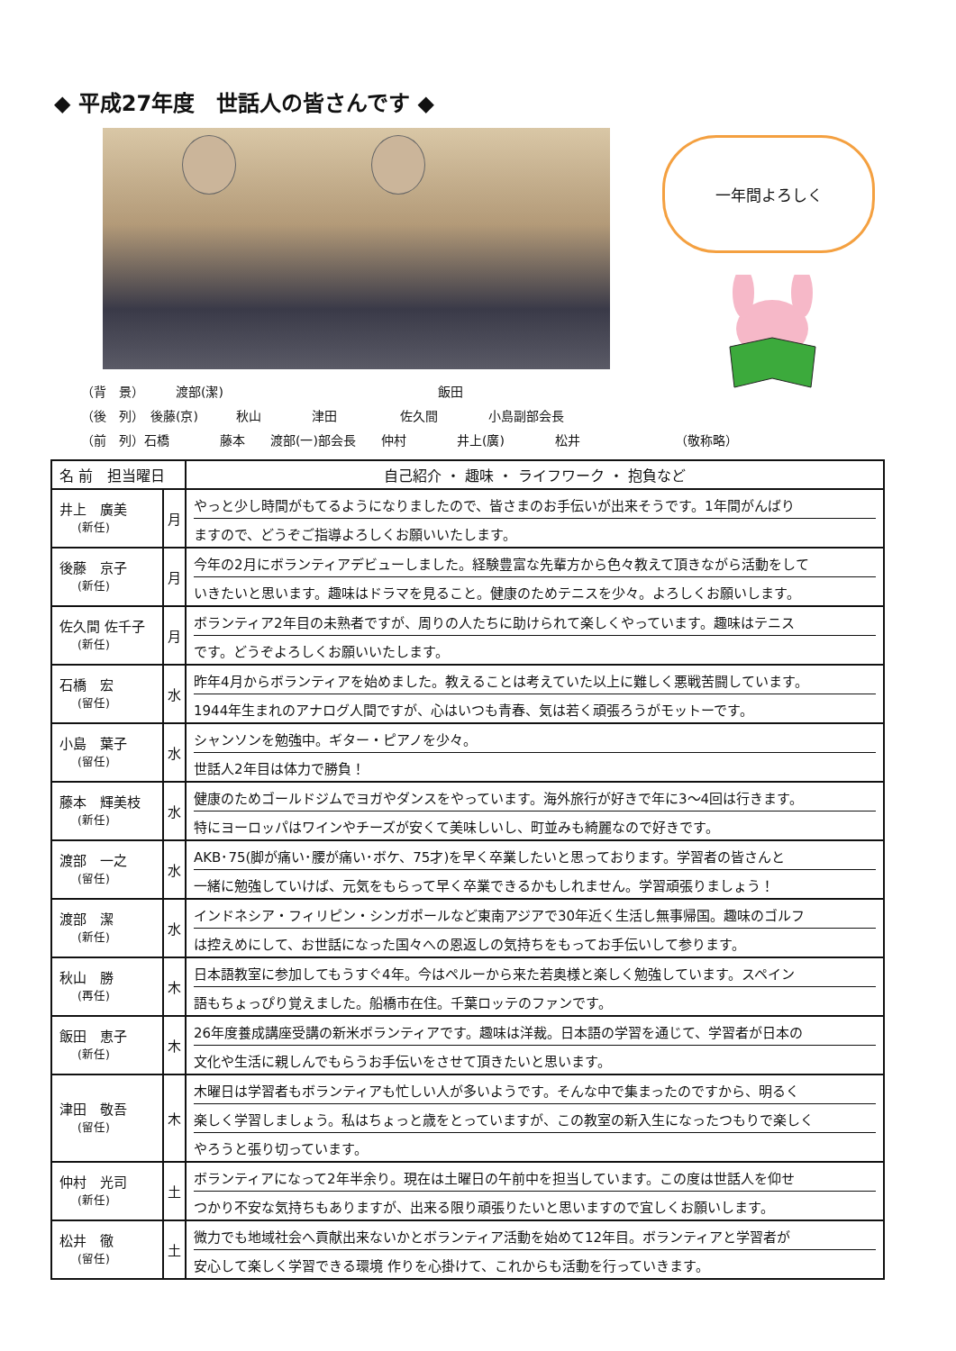◆ 平成27年度　世話人の皆さんです ◆
一年間よろしく
（背　景）　　　渡部(潔)　　　　　　　　　　　　　　　　　飯田 （後　列）　後藤(京)　　　秋山　　　　津田　　　　　佐久間　　　　小島副部会長 （前　列）石橋　　　　藤本　　渡部(一)部会長　　仲村　　　　井上(廣)　　　　松井　　　　　　　　（敬称略）
| 名 前 担当曜日 | | 自己紹介 ・ 趣味 ・ ライフワーク ・ 抱負など |
| --- | --- | --- |
| 井上 廣美 (新任) | 月 | やっと少し時間がもてるようになりましたので、皆さまのお手伝いが出来そうです。1年間がんばり ますので、どうぞご指導よろしくお願いいたします。 |
| 後藤 京子 (新任) | 月 | 今年の2月にボランティアデビューしました。経験豊富な先輩方から色々教えて頂きながら活動をして いきたいと思います。趣味はドラマを見ること。健康のためテニスを少々。よろしくお願いします。 |
| 佐久間 佐千子 (新任) | 月 | ボランティア2年目の未熟者ですが、周りの人たちに助けられて楽しくやっています。趣味はテニス です。どうぞよろしくお願いいたします。 |
| 石橋 宏 (留任) | 水 | 昨年4月からボランティアを始めました。教えることは考えていた以上に難しく悪戦苦闘しています。 1944年生まれのアナログ人間ですが、心はいつも青春、気は若く頑張ろうがモットーです。 |
| 小島 葉子 (留任) | 水 | シャンソンを勉強中。ギター・ピアノを少々。 世話人2年目は体力で勝負！ |
| 藤本 輝美枝 (新任) | 水 | 健康のためゴールドジムでヨガやダンスをやっています。海外旅行が好きで年に3～4回は行きます。 特にヨーロッパはワインやチーズが安くて美味しいし、町並みも綺麗なので好きです。 |
| 渡部 一之 (留任) | 水 | AKB･75(脚が痛い･腰が痛い･ボケ、75才)を早く卒業したいと思っております。学習者の皆さんと 一緒に勉強していけば、元気をもらって早く卒業できるかもしれません。学習頑張りましょう！ |
| 渡部 潔 (新任) | 水 | インドネシア・フィリピン・シンガポールなど東南アジアで30年近く生活し無事帰国。趣味のゴルフ は控えめにして、お世話になった国々への恩返しの気持ちをもってお手伝いして参ります。 |
| 秋山 勝 (再任) | 木 | 日本語教室に参加してもうすぐ4年。今はペルーから来た若奥様と楽しく勉強しています。スペイン 語もちょっぴり覚えました。船橋市在住。千葉ロッテのファンです。 |
| 飯田 恵子 (新任) | 木 | 26年度養成講座受講の新米ボランティアです。趣味は洋裁。日本語の学習を通じて、学習者が日本の 文化や生活に親しんでもらうお手伝いをさせて頂きたいと思います。 |
| 津田 敬吾 (留任) | 木 | 木曜日は学習者もボランティアも忙しい人が多いようです。そんな中で集まったのですから、明るく 楽しく学習しましょう。私はちょっと歳をとっていますが、この教室の新入生になったつもりで楽しく やろうと張り切っています。 |
| 仲村 光司 (新任) | 土 | ボランティアになって2年半余り。現在は土曜日の午前中を担当しています。この度は世話人を仰せ つかり不安な気持ちもありますが、出来る限り頑張りたいと思いますので宜しくお願いします。 |
| 松井 徹 (留任) | 土 | 微力でも地域社会へ貢献出来ないかとボランティア活動を始めて12年目。ボランティアと学習者が 安心して楽しく学習できる環境 作りを心掛けて、これからも活動を行っていきます。 |